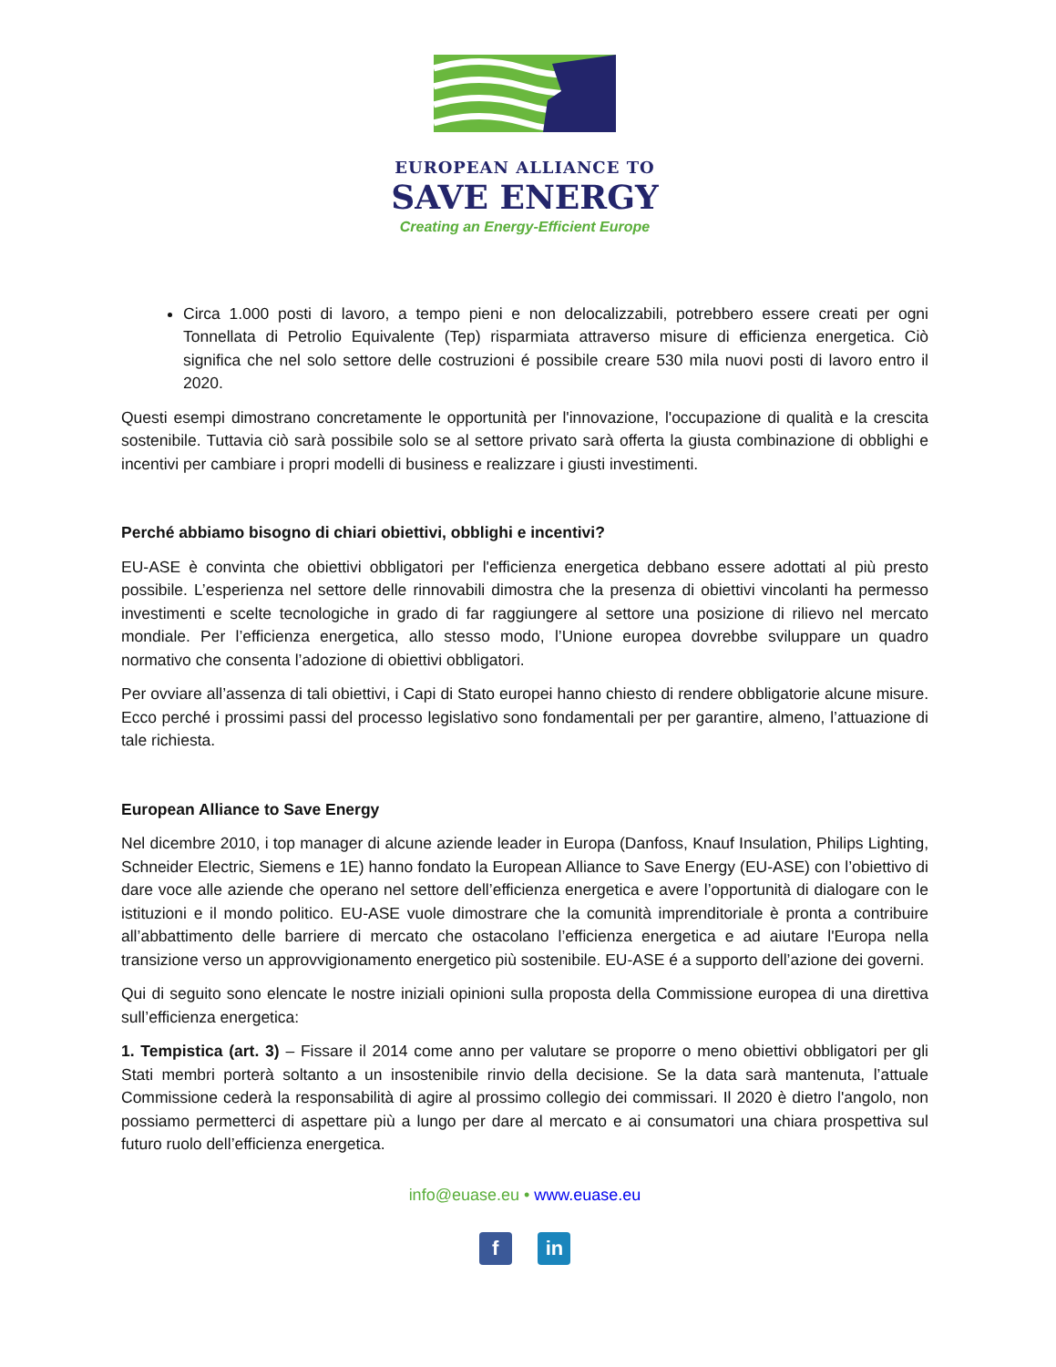EUROPEAN ALLIANCE TO
SAVE ENERGY
Creating an Energy-Efficient Europe
Circa 1.000 posti di lavoro, a tempo pieni e non delocalizzabili, potrebbero essere creati per ogni Tonnellata di Petrolio Equivalente (Tep) risparmiata attraverso misure di efficienza energetica. Ciò significa che nel solo settore delle costruzioni é possibile creare 530 mila nuovi posti di lavoro entro il 2020.
Questi esempi dimostrano concretamente le opportunità per l'innovazione, l'occupazione di qualità e la crescita sostenibile. Tuttavia ciò sarà possibile solo se al settore privato sarà offerta la giusta combinazione di obblighi e incentivi per cambiare i propri modelli di business e realizzare i giusti investimenti.
Perché abbiamo bisogno di chiari obiettivi, obblighi e incentivi?
EU-ASE è convinta che obiettivi obbligatori per l'efficienza energetica debbano essere adottati al più presto possibile. L’esperienza nel settore delle rinnovabili dimostra che la presenza di obiettivi vincolanti ha permesso investimenti e scelte tecnologiche in grado di far raggiungere al settore una posizione di rilievo nel mercato mondiale. Per l’efficienza energetica, allo stesso modo, l’Unione europea dovrebbe sviluppare un quadro normativo che consenta l’adozione di obiettivi obbligatori.
Per ovviare all’assenza di tali obiettivi, i Capi di Stato europei hanno chiesto di rendere obbligatorie alcune misure. Ecco perché i prossimi passi del processo legislativo sono fondamentali per per garantire, almeno, l’attuazione di tale richiesta.
European Alliance to Save Energy
Nel dicembre 2010, i top manager di alcune aziende leader in Europa (Danfoss, Knauf Insulation, Philips Lighting, Schneider Electric, Siemens e 1E) hanno fondato la European Alliance to Save Energy (EU-ASE) con l’obiettivo di dare voce alle aziende che operano nel settore dell’efficienza energetica e avere l’opportunità di dialogare con le istituzioni e il mondo politico. EU-ASE vuole dimostrare che la comunità imprenditoriale è pronta a contribuire all’abbattimento delle barriere di mercato che ostacolano l’efficienza energetica e ad aiutare l'Europa nella transizione verso un approvvigionamento energetico più sostenibile. EU-ASE é a supporto dell’azione dei governi.
Qui di seguito sono elencate le nostre iniziali opinioni sulla proposta della Commissione europea di una direttiva sull’efficienza energetica:
1. Tempistica (art. 3) – Fissare il 2014 come anno per valutare se proporre o meno obiettivi obbligatori per gli Stati membri porterà soltanto a un insostenibile rinvio della decisione. Se la data sarà mantenuta, l’attuale Commissione cederà la responsabilità di agire al prossimo collegio dei commissari. Il 2020 è dietro l'angolo, non possiamo permetterci di aspettare più a lungo per dare al mercato e ai consumatori una chiara prospettiva sul futuro ruolo dell’efficienza energetica.
info@euase.eu • www.euase.eu
f in